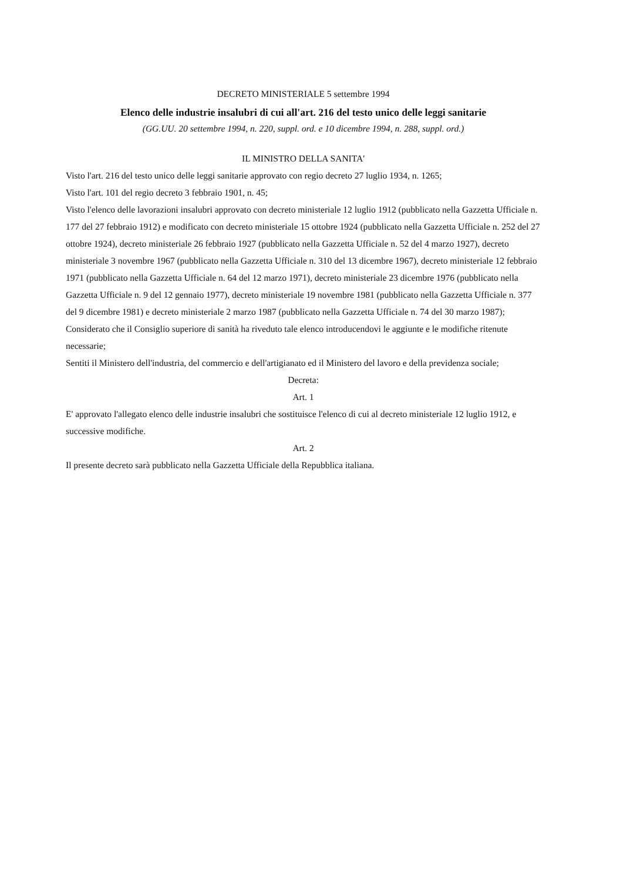DECRETO MINISTERIALE 5 settembre 1994
Elenco delle industrie insalubri di cui all'art. 216 del testo unico delle leggi sanitarie
(GG.UU. 20 settembre 1994, n. 220, suppl. ord. e 10 dicembre 1994, n. 288, suppl. ord.)
IL MINISTRO DELLA SANITA'
Visto l'art. 216 del testo unico delle leggi sanitarie approvato con regio decreto 27 luglio 1934, n. 1265;
Visto l'art. 101 del regio decreto 3 febbraio 1901, n. 45;
Visto l'elenco delle lavorazioni insalubri approvato con decreto ministeriale 12 luglio 1912 (pubblicato nella Gazzetta Ufficiale n. 177 del 27 febbraio 1912) e modificato con decreto ministeriale 15 ottobre 1924 (pubblicato nella Gazzetta Ufficiale n. 252 del 27 ottobre 1924), decreto ministeriale 26 febbraio 1927 (pubblicato nella Gazzetta Ufficiale n. 52 del 4 marzo 1927), decreto ministeriale 3 novembre 1967 (pubblicato nella Gazzetta Ufficiale n. 310 del 13 dicembre 1967), decreto ministeriale 12 febbraio 1971 (pubblicato nella Gazzetta Ufficiale n. 64 del 12 marzo 1971), decreto ministeriale 23 dicembre 1976 (pubblicato nella Gazzetta Ufficiale n. 9 del 12 gennaio 1977), decreto ministeriale 19 novembre 1981 (pubblicato nella Gazzetta Ufficiale n. 377 del 9 dicembre 1981) e decreto ministeriale 2 marzo 1987 (pubblicato nella Gazzetta Ufficiale n. 74 del 30 marzo 1987);
Considerato che il Consiglio superiore di sanità ha riveduto tale elenco introducendovi le aggiunte e le modifiche ritenute necessarie;
Sentiti il Ministero dell'industria, del commercio e dell'artigianato ed il Ministero del lavoro e della previdenza sociale;
Decreta:
Art. 1
E' approvato l'allegato elenco delle industrie insalubri che sostituisce l'elenco di cui al decreto ministeriale 12 luglio 1912, e successive modifiche.
Art. 2
Il presente decreto sarà pubblicato nella Gazzetta Ufficiale della Repubblica italiana.